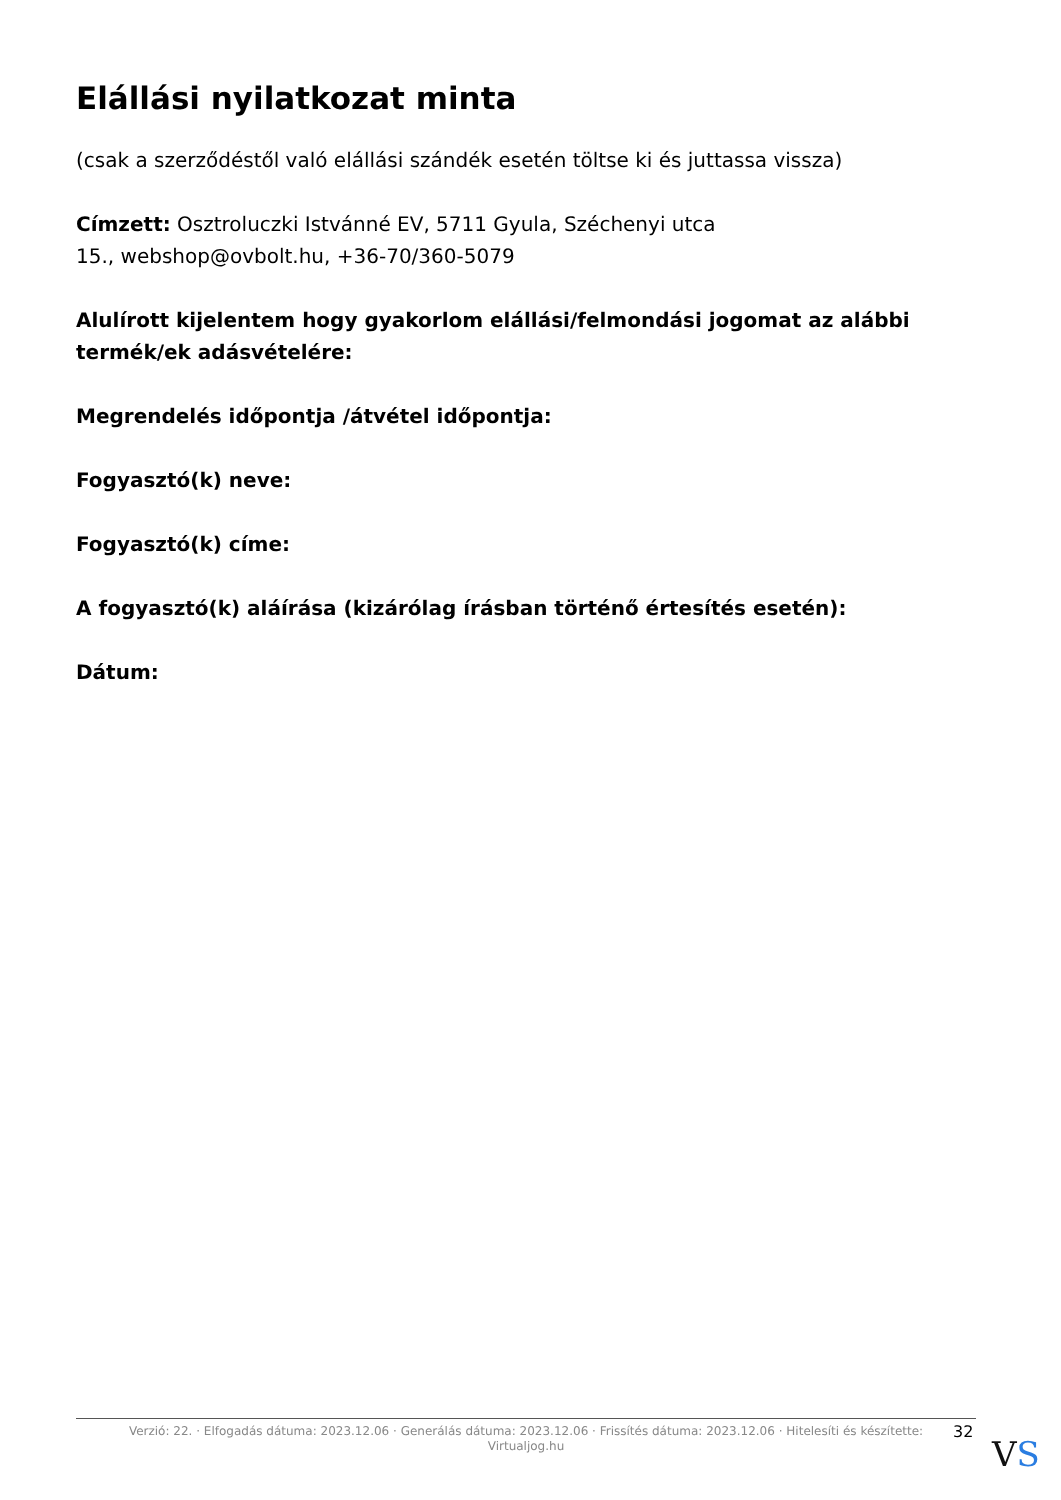Elállási nyilatkozat minta
(csak a szerződéstől való elállási szándék esetén töltse ki és juttassa vissza)
Címzett: Osztroluczki Istvánné EV, 5711 Gyula, Széchenyi utca
15., webshop@ovbolt.hu, +36-70/360-5079
Alulírott kijelentem hogy gyakorlom elállási/felmondási jogomat az alábbi termék/ek adásvételére:
Megrendelés időpontja /átvétel időpontja:
Fogyasztó(k) neve:
Fogyasztó(k) címe:
A fogyasztó(k) aláírása (kizárólag írásban történő értesítés esetén):
Dátum:
Verzió: 22. · Elfogadás dátuma: 2023.12.06 · Generálás dátuma: 2023.12.06 · Frissítés dátuma: 2023.12.06 · Hitelesíti és készítette:
Virtualjog.hu
32
VS